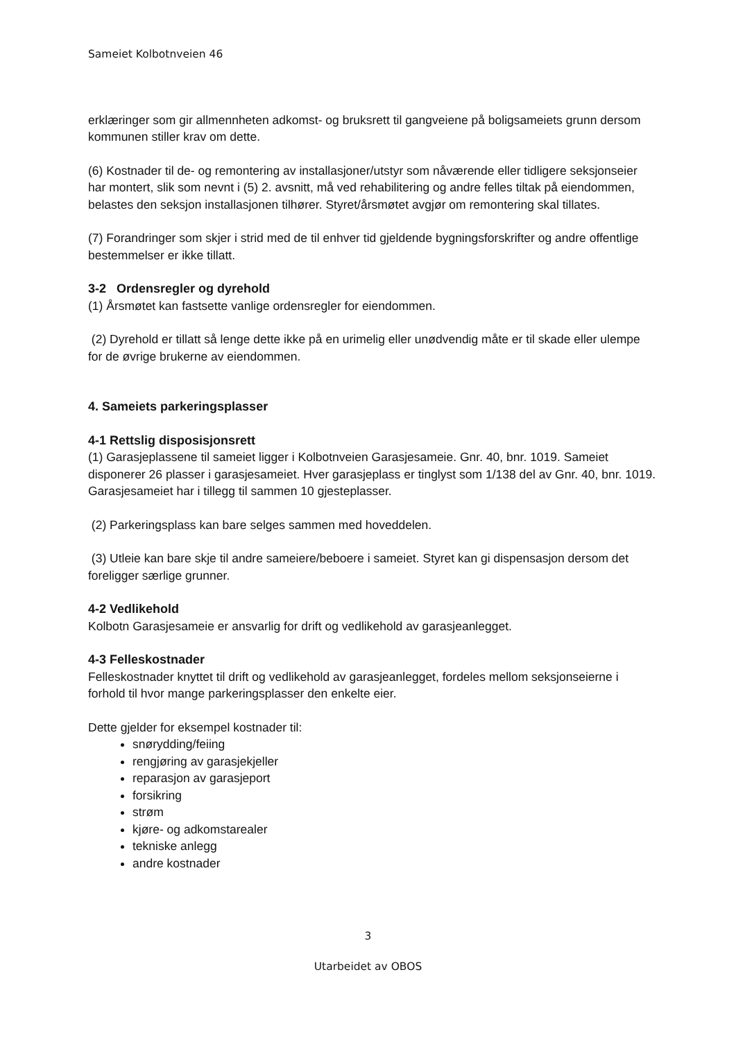Sameiet Kolbotnveien 46
erklæringer som gir allmennheten adkomst- og bruksrett til gangveiene på boligsameiets grunn dersom kommunen stiller krav om dette.
(6) Kostnader til de- og remontering av installasjoner/utstyr som nåværende eller tidligere seksjonseier har montert, slik som nevnt i (5) 2. avsnitt, må ved rehabilitering og andre felles tiltak på eiendommen, belastes den seksjon installasjonen tilhører. Styret/årsmøtet avgjør om remontering skal tillates.
(7) Forandringer som skjer i strid med de til enhver tid gjeldende bygningsforskrifter og andre offentlige bestemmelser er ikke tillatt.
3-2 Ordensregler og dyrehold
(1) Årsmøtet kan fastsette vanlige ordensregler for eiendommen.
(2) Dyrehold er tillatt så lenge dette ikke på en urimelig eller unødvendig måte er til skade eller ulempe for de øvrige brukerne av eiendommen.
4. Sameiets parkeringsplasser
4-1 Rettslig disposisjonsrett
(1) Garasjeplassene til sameiet ligger i Kolbotnveien Garasjesameie. Gnr. 40, bnr. 1019. Sameiet disponerer 26 plasser i garasjesameiet. Hver garasjeplass er tinglyst som 1/138 del av Gnr. 40, bnr. 1019. Garasjesameiet har i tillegg til sammen 10 gjesteplasser.
(2) Parkeringsplass kan bare selges sammen med hoveddelen.
(3) Utleie kan bare skje til andre sameiere/beboere i sameiet. Styret kan gi dispensasjon dersom det foreligger særlige grunner.
4-2 Vedlikehold
Kolbotn Garasjesameie er ansvarlig for drift og vedlikehold av garasjeanlegget.
4-3 Felleskostnader
Felleskostnader knyttet til drift og vedlikehold av garasjeanlegget, fordeles mellom seksjonseierne i forhold til hvor mange parkeringsplasser den enkelte eier.
Dette gjelder for eksempel kostnader til:
snørydding/feiing
rengjøring av garasjekjeller
reparasjon av garasjeport
forsikring
strøm
kjøre- og adkomstarealer
tekniske anlegg
andre kostnader
3
Utarbeidet av OBOS